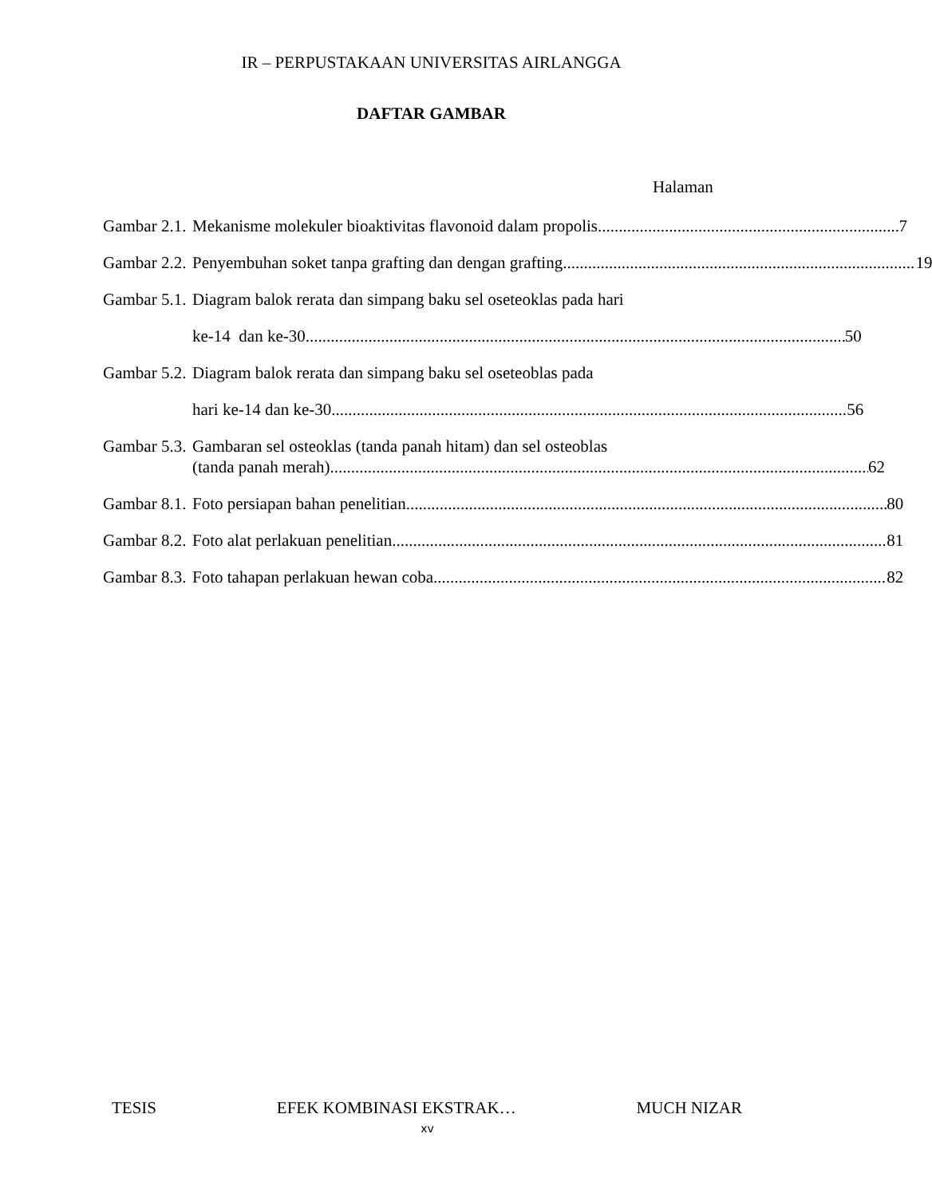IR – PERPUSTAKAAN UNIVERSITAS AIRLANGGA
DAFTAR GAMBAR
Halaman
Gambar 2.1. Mekanisme molekuler bioaktivitas flavonoid dalam propolis 7
Gambar 2.2. Penyembuhan soket tanpa grafting dan dengan grafting 19
Gambar 5.1. Diagram balok rerata dan simpang baku sel oseteoklas pada hari
ke-14 dan ke-30 50
Gambar 5.2. Diagram balok rerata dan simpang baku sel oseteoblas pada
hari ke-14 dan ke-30. 56
Gambar 5.3. Gambaran sel osteoklas (tanda panah hitam) dan sel osteoblas
(tanda panah merah) 62
Gambar 8.1. Foto persiapan bahan penelitian 80
Gambar 8.2. Foto alat perlakuan penelitian 81
Gambar 8.3. Foto tahapan perlakuan hewan coba 82
TESIS EFEK KOMBINASI EKSTRAK… MUCH NIZAR
xv